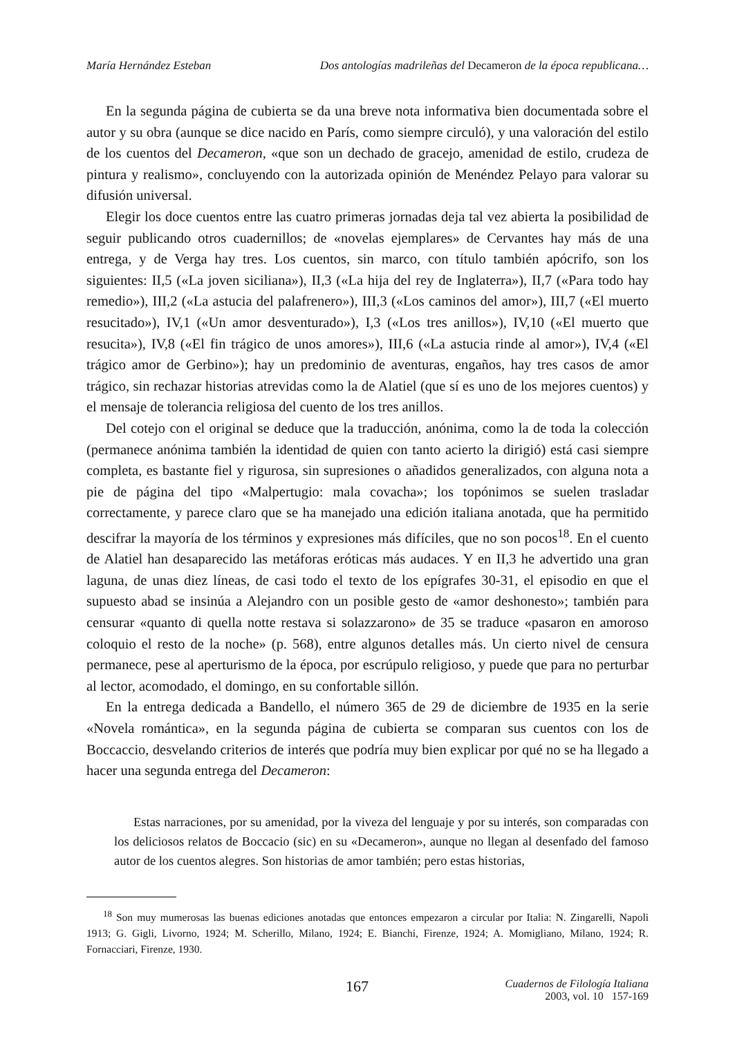María Hernández Esteban Dos antologías madrileñas del Decameron de la época republicana…
En la segunda página de cubierta se da una breve nota informativa bien documentada sobre el autor y su obra (aunque se dice nacido en París, como siempre circuló), y una valoración del estilo de los cuentos del Decameron, «que son un dechado de gracejo, amenidad de estilo, crudeza de pintura y realismo», concluyendo con la autorizada opinión de Menéndez Pelayo para valorar su difusión universal.
Elegir los doce cuentos entre las cuatro primeras jornadas deja tal vez abierta la posibilidad de seguir publicando otros cuadernillos; de «novelas ejemplares» de Cervantes hay más de una entrega, y de Verga hay tres. Los cuentos, sin marco, con título también apócrifo, son los siguientes: II,5 («La joven siciliana»), II,3 («La hija del rey de Inglaterra»), II,7 («Para todo hay remedio»), III,2 («La astucia del palafrenero»), III,3 («Los caminos del amor»), III,7 («El muerto resucitado»), IV,1 («Un amor desventurado»), I,3 («Los tres anillos»), IV,10 («El muerto que resucita»), IV,8 («El fin trágico de unos amores»), III,6 («La astucia rinde al amor»), IV,4 («El trágico amor de Gerbino»); hay un predominio de aventuras, engaños, hay tres casos de amor trágico, sin rechazar historias atrevidas como la de Alatiel (que sí es uno de los mejores cuentos) y el mensaje de tolerancia religiosa del cuento de los tres anillos.
Del cotejo con el original se deduce que la traducción, anónima, como la de toda la colección (permanece anónima también la identidad de quien con tanto acierto la dirigió) está casi siempre completa, es bastante fiel y rigurosa, sin supresiones o añadidos generalizados, con alguna nota a pie de página del tipo «Malpertugio: mala covacha»; los topónimos se suelen trasladar correctamente, y parece claro que se ha manejado una edición italiana anotada, que ha permitido descifrar la mayoría de los términos y expresiones más difíciles, que no son pocos<sup>18</sup>. En el cuento de Alatiel han desaparecido las metáforas eróticas más audaces. Y en II,3 he advertido una gran laguna, de unas diez líneas, de casi todo el texto de los epígrafes 30-31, el episodio en que el supuesto abad se insinúa a Alejandro con un posible gesto de «amor deshonesto»; también para censurar «quanto di quella notte restava si solazzarono» de 35 se traduce «pasaron en amoroso coloquio el resto de la noche» (p. 568), entre algunos detalles más. Un cierto nivel de censura permanece, pese al aperturismo de la época, por escrúpulo religioso, y puede que para no perturbar al lector, acomodado, el domingo, en su confortable sillón.
En la entrega dedicada a Bandello, el número 365 de 29 de diciembre de 1935 en la serie «Novela romántica», en la segunda página de cubierta se comparan sus cuentos con los de Boccaccio, desvelando criterios de interés que podría muy bien explicar por qué no se ha llegado a hacer una segunda entrega del Decameron:
Estas narraciones, por su amenidad, por la viveza del lenguaje y por su interés, son comparadas con los deliciosos relatos de Boccacio (sic) en su «Decameron», aunque no llegan al desenfado del famoso autor de los cuentos alegres. Son historias de amor también; pero estas historias,
<sup>18</sup> Son muy mumerosas las buenas ediciones anotadas que entonces empezaron a circular por Italia: N. Zingarelli, Napoli 1913; G. Gigli, Livorno, 1924; M. Scherillo, Milano, 1924; E. Bianchi, Firenze, 1924; A. Momigliano, Milano, 1924; R. Fornacciari, Firenze, 1930.
167
Cuadernos de Filología Italiana
2003, vol. 10 157-169